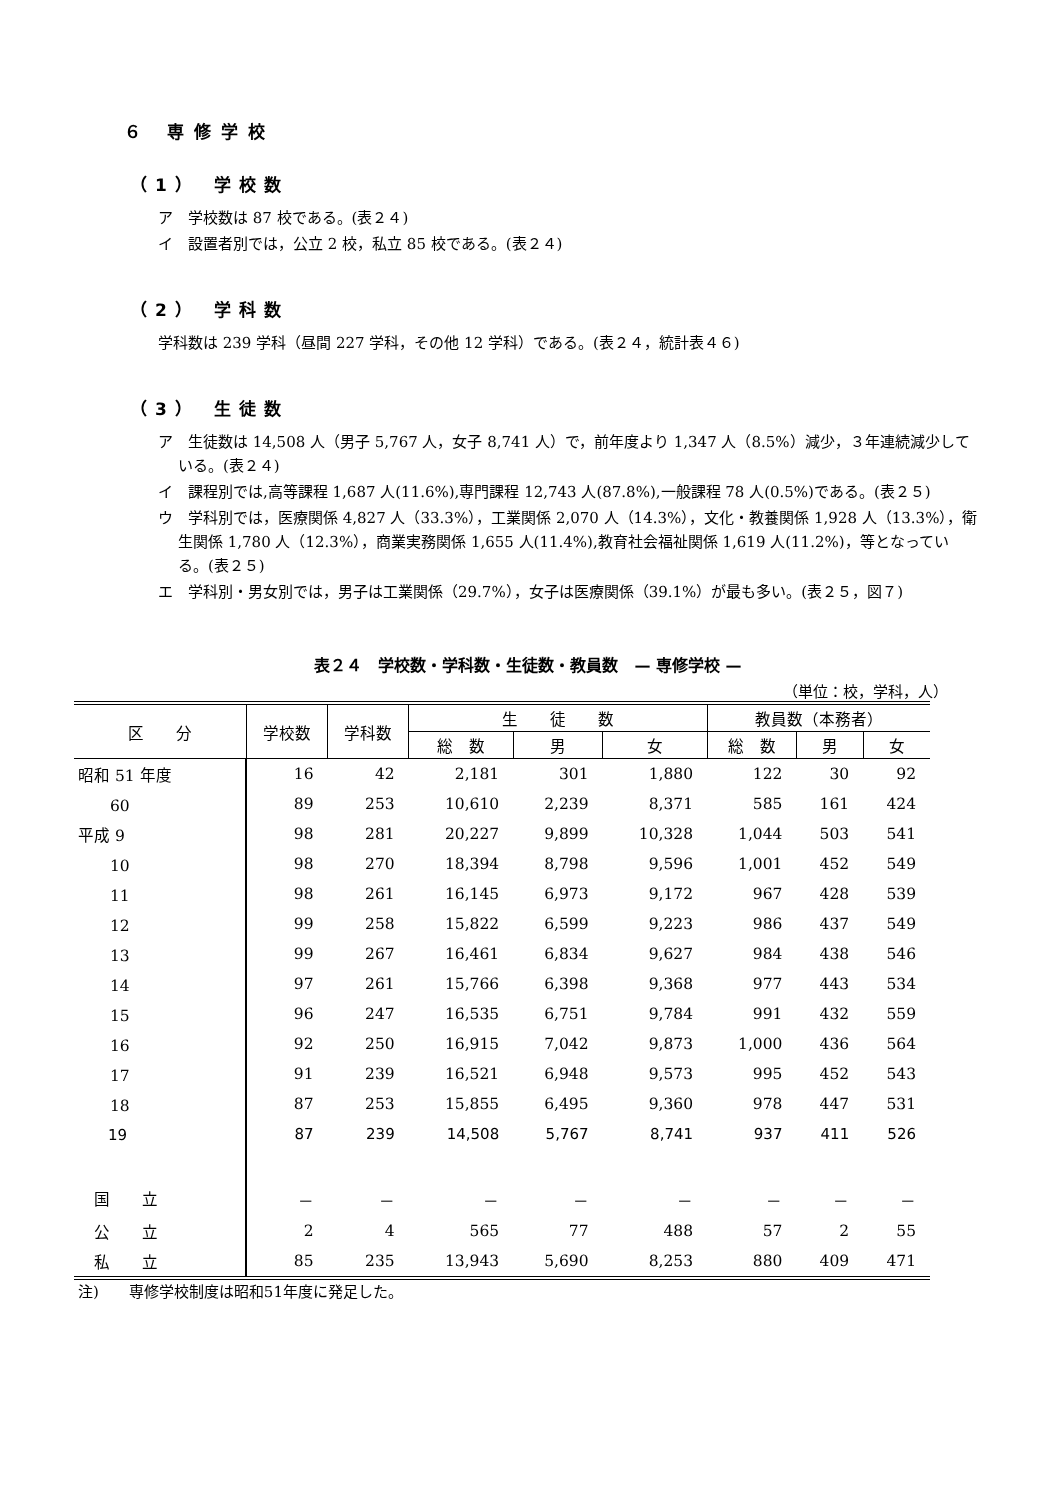６ 専修学校
（1） 学校数
ア　学校数は 87 校である。(表２４)
イ　設置者別では，公立 2 校，私立 85 校である。(表２４)
（2） 学科数
学科数は 239 学科（昼間 227 学科，その他 12 学科）である。(表２４，統計表４６)
（3） 生徒数
ア　生徒数は 14,508 人（男子 5,767 人，女子 8,741 人）で，前年度より 1,347 人（8.5%）減少，３年連続減少している。(表２４)
イ　課程別では,高等課程 1,687 人(11.6%),専門課程 12,743 人(87.8%),一般課程 78 人(0.5%)である。(表２５)
ウ　学科別では，医療関係 4,827 人（33.3%），工業関係 2,070 人（14.3%），文化・教養関係 1,928 人（13.3%），衛生関係 1,780 人（12.3%），商業実務関係 1,655 人(11.4%),教育社会福祉関係 1,619 人(11.2%)，等となっている。(表２５)
エ　学科別・男女別では，男子は工業関係（29.7%），女子は医療関係（39.1%）が最も多い。(表２５，図７)
表２４　学校数・学科数・生徒数・教員数　— 専修学校 —
（単位：校，学科，人）
| 区 分 | 学校数 | 学科数 | 生 徒 数 | | | 教員数（本務者） | | |
| --- | --- | --- | --- | --- | --- | --- | --- | --- |
| | | | 総 数 | 男 | 女 | 総 数 | 男 | 女 |
| 昭和 51 年度 | 16 | 42 | 2,181 | 301 | 1,880 | 122 | 30 | 92 |
| 60 | 89 | 253 | 10,610 | 2,239 | 8,371 | 585 | 161 | 424 |
| 平成 9 | 98 | 281 | 20,227 | 9,899 | 10,328 | 1,044 | 503 | 541 |
| 10 | 98 | 270 | 18,394 | 8,798 | 9,596 | 1,001 | 452 | 549 |
| 11 | 98 | 261 | 16,145 | 6,973 | 9,172 | 967 | 428 | 539 |
| 12 | 99 | 258 | 15,822 | 6,599 | 9,223 | 986 | 437 | 549 |
| 13 | 99 | 267 | 16,461 | 6,834 | 9,627 | 984 | 438 | 546 |
| 14 | 97 | 261 | 15,766 | 6,398 | 9,368 | 977 | 443 | 534 |
| 15 | 96 | 247 | 16,535 | 6,751 | 9,784 | 991 | 432 | 559 |
| 16 | 92 | 250 | 16,915 | 7,042 | 9,873 | 1,000 | 436 | 564 |
| 17 | 91 | 239 | 16,521 | 6,948 | 9,573 | 995 | 452 | 543 |
| 18 | 87 | 253 | 15,855 | 6,495 | 9,360 | 978 | 447 | 531 |
| 19 | 87 | 239 | 14,508 | 5,767 | 8,741 | 937 | 411 | 526 |
| 国 立 | － | － | － | － | － | － | － | － |
| 公 立 | 2 | 4 | 565 | 77 | 488 | 57 | 2 | 55 |
| 私 立 | 85 | 235 | 13,943 | 5,690 | 8,253 | 880 | 409 | 471 |
注)　　専修学校制度は昭和51年度に発足した。